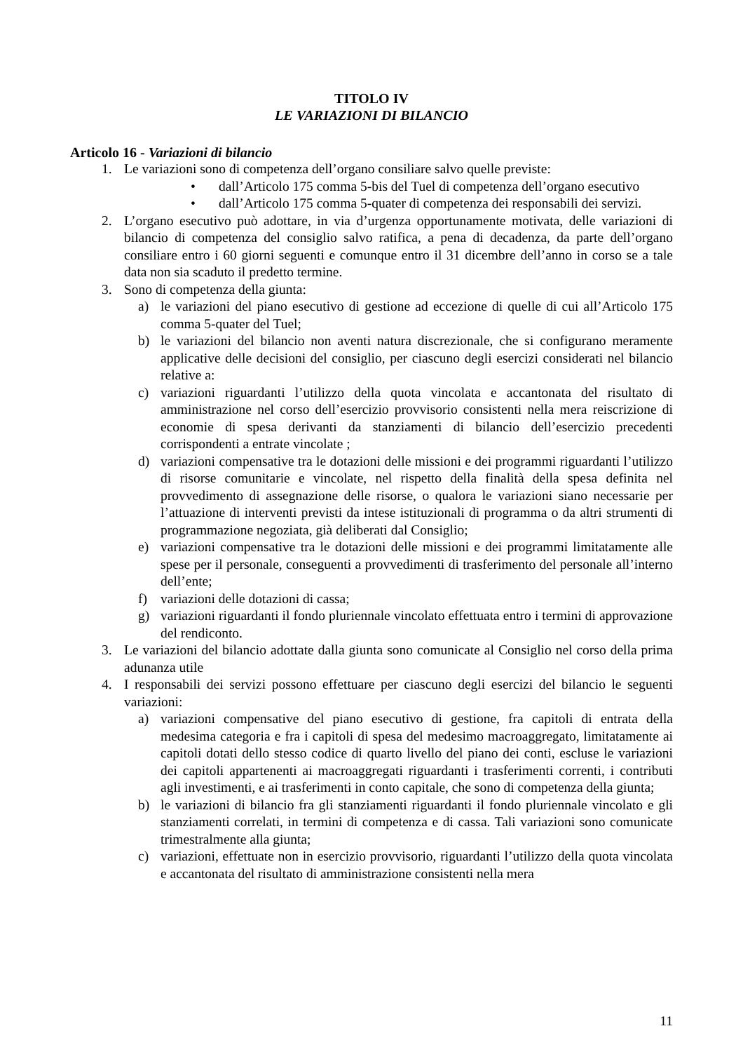TITOLO IV
LE VARIAZIONI DI BILANCIO
Articolo 16 - Variazioni di bilancio
1. Le variazioni sono di competenza dell’organo consiliare salvo quelle previste:
• dall’Articolo 175 comma 5-bis del Tuel di competenza dell’organo esecutivo
• dall’Articolo 175 comma 5-quater di competenza dei responsabili dei servizi.
2. L’organo esecutivo può adottare, in via d’urgenza opportunamente motivata, delle variazioni di bilancio di competenza del consiglio salvo ratifica, a pena di decadenza, da parte dell’organo consiliare entro i 60 giorni seguenti e comunque entro il 31 dicembre dell’anno in corso se a tale data non sia scaduto il predetto termine.
3. Sono di competenza della giunta:
a) le variazioni del piano esecutivo di gestione ad eccezione di quelle di cui all’Articolo 175 comma 5-quater del Tuel;
b) le variazioni del bilancio non aventi natura discrezionale, che si configurano meramente applicative delle decisioni del consiglio, per ciascuno degli esercizi considerati nel bilancio relative a:
c) variazioni riguardanti l’utilizzo della quota vincolata e accantonata del risultato di amministrazione nel corso dell’esercizio provvisorio consistenti nella mera reiscrizione di economie di spesa derivanti da stanziamenti di bilancio dell’esercizio precedenti corrispondenti a entrate vincolate ;
d) variazioni compensative tra le dotazioni delle missioni e dei programmi riguardanti l’utilizzo di risorse comunitarie e vincolate, nel rispetto della finalità della spesa definita nel provvedimento di assegnazione delle risorse, o qualora le variazioni siano necessarie per l’attuazione di interventi previsti da intese istituzionali di programma o da altri strumenti di programmazione negoziata, già deliberati dal Consiglio;
e) variazioni compensative tra le dotazioni delle missioni e dei programmi limitatamente alle spese per il personale, conseguenti a provvedimenti di trasferimento del personale all’interno dell’ente;
f) variazioni delle dotazioni di cassa;
g) variazioni riguardanti il fondo pluriennale vincolato effettuata entro i termini di approvazione del rendiconto.
3. Le variazioni del bilancio adottate dalla giunta sono comunicate al Consiglio nel corso della prima adunanza utile
4. I responsabili dei servizi possono effettuare per ciascuno degli esercizi del bilancio le seguenti variazioni:
a) variazioni compensative del piano esecutivo di gestione, fra capitoli di entrata della medesima categoria e fra i capitoli di spesa del medesimo macroaggregato, limitatamente ai capitoli dotati dello stesso codice di quarto livello del piano dei conti, escluse le variazioni dei capitoli appartenenti ai macroaggregati riguardanti i trasferimenti correnti, i contributi agli investimenti, e ai trasferimenti in conto capitale, che sono di competenza della giunta;
b) le variazioni di bilancio fra gli stanziamenti riguardanti il fondo pluriennale vincolato e gli stanziamenti correlati, in termini di competenza e di cassa. Tali variazioni sono comunicate trimestralmente alla giunta;
c) variazioni, effettuate non in esercizio provvisorio, riguardanti l’utilizzo della quota vincolata e accantonata del risultato di amministrazione consistenti nella mera
11